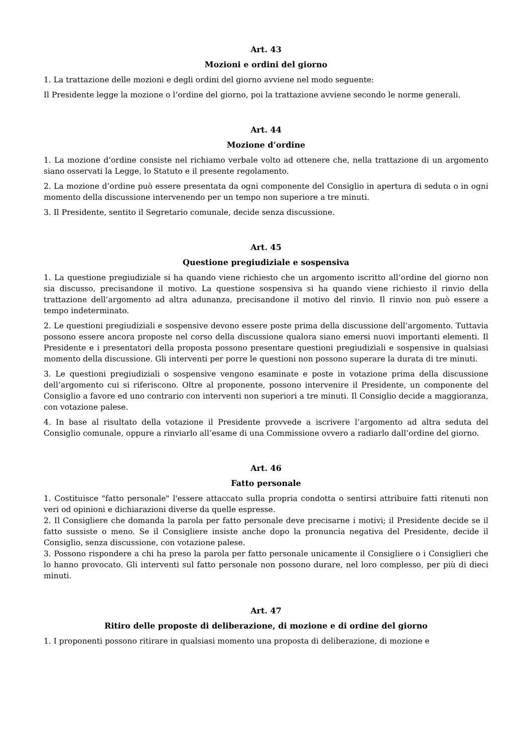Art. 43
Mozioni e ordini del giorno
1. La trattazione delle mozioni e degli ordini del giorno avviene nel modo seguente:
Il Presidente legge la mozione o l’ordine del giorno, poi la trattazione avviene secondo le norme generali.
Art. 44
Mozione d’ordine
1. La mozione d’ordine consiste nel richiamo verbale volto ad ottenere che, nella trattazione di un argomento siano osservati la Legge, lo Statuto e il presente regolamento.
2. La mozione d’ordine può essere presentata da ogni componente del Consiglio in apertura di seduta o in ogni momento della discussione intervenendo per un tempo non superiore a tre minuti.
3. Il Presidente, sentito il Segretario comunale, decide senza discussione.
Art. 45
Questione pregiudiziale e sospensiva
1. La questione pregiudiziale si ha quando viene richiesto che un argomento iscritto all’ordine del giorno non sia discusso, precisandone il motivo. La questione sospensiva si ha quando viene richiesto il rinvio della trattazione dell’argomento ad altra adunanza, precisandone il motivo del rinvio. Il rinvio non può essere a tempo indeterminato.
2. Le questioni pregiudiziali e sospensive devono essere poste prima della discussione dell’argomento. Tuttavia possono essere ancora proposte nel corso della discussione qualora siano emersi nuovi importanti elementi. Il Presidente e i presentatori della proposta possono presentare questioni pregiudiziali e sospensive in qualsiasi momento della discussione. Gli interventi per porre le questioni non possono superare la durata di tre minuti.
3. Le questioni pregiudiziali o sospensive vengono esaminate e poste in votazione prima della discussione dell’argomento cui si riferiscono. Oltre al proponente, possono intervenire il Presidente, un componente del Consiglio a favore ed uno contrario con interventi non superiori a tre minuti. Il Consiglio decide a maggioranza, con votazione palese.
4. In base al risultato della votazione il Presidente provvede a iscrivere l’argomento ad altra seduta del Consiglio comunale, oppure a rinviarlo all’esame di una Commissione ovvero a radiarlo dall’ordine del giorno.
Art. 46
Fatto personale
1. Costituisce "fatto personale" l'essere attaccato sulla propria condotta o sentirsi attribuire fatti ritenuti non veri od opinioni e dichiarazioni diverse da quelle espresse.
2. Il Consigliere che domanda la parola per fatto personale deve precisarne i motivi; il Presidente decide se il fatto sussiste o meno. Se il Consigliere insiste anche dopo la pronuncia negativa del Presidente, decide il Consiglio, senza discussione, con votazione palese.
3. Possono rispondere a chi ha preso la parola per fatto personale unicamente il Consigliere o i Consiglieri che lo hanno provocato. Gli interventi sul fatto personale non possono durare, nel loro complesso, per più di dieci minuti.
Art. 47
Ritiro delle proposte di deliberazione, di mozione e di ordine del giorno
1. I proponenti possono ritirare in qualsiasi momento una proposta di deliberazione, di mozione e